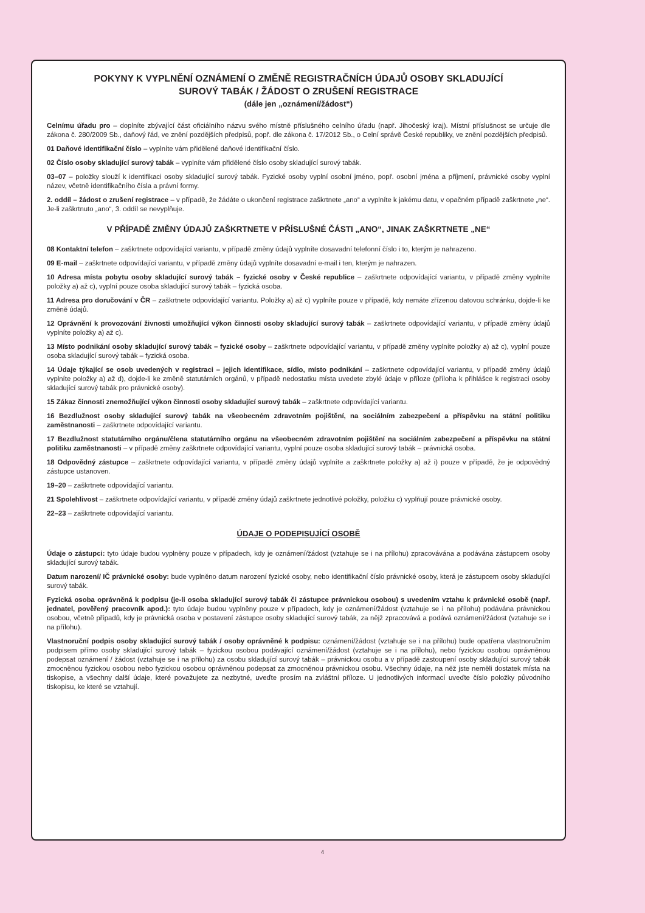POKYNY K VYPLNĚNÍ OZNÁMENÍ O ZMĚNĚ REGISTRAČNÍCH ÚDAJŮ OSOBY SKLADUJÍCÍ
SUROVÝ TABÁK / ŽÁDOST O ZRUŠENÍ REGISTRACE
(dále jen „oznámení/žádost“)
Celnímu úřadu pro – doplníte zbývající část oficiálního názvu svého místně příslušného celního úřadu (např. Jihočeský kraj). Místní příslušnost se určuje dle zákona č. 280/2009 Sb., daňový řád, ve znění pozdějších předpisů, popř. dle zákona č. 17/2012 Sb., o Celní správě České republiky, ve znění pozdějších předpisů.
01 Daňové identifikační číslo – vyplníte vám přidělené daňové identifikační číslo.
02 Číslo osoby skladující surový tabák – vyplníte vám přidělené číslo osoby skladující surový tabák.
03–07 – položky slouží k identifikaci osoby skladující surový tabák. Fyzické osoby vyplní osobní jméno, popř. osobní jména a příjmení, právnické osoby vyplní název, včetně identifikačního čísla a právní formy.
2. oddíl – žádost o zrušení registrace – v případě, že žádáte o ukončení registrace zaškrtnete „ano“ a vyplníte k jakému datu, v opačném případě zaškrtnete „ne“. Je-li zaškrtnuto „ano“, 3. oddíl se nevyplňuje.
V PŘÍPADĚ ZMĚNY ÚDAJŮ ZAŠKRTNETE V PŘÍSLUŠNÉ ČÁSTI „ANO“, JINAK ZAŠKRTNETE „NE“
08 Kontaktní telefon – zaškrtnete odpovídající variantu, v případě změny údajů vyplníte dosavadní telefonní číslo i to, kterým je nahrazeno.
09 E-mail – zaškrtnete odpovídající variantu, v případě změny údajů vyplníte dosavadní e-mail i ten, kterým je nahrazen.
10 Adresa místa pobytu osoby skladující surový tabák – fyzické osoby v České republice – zaškrtnete odpovídající variantu, v případě změny vyplníte položky a) až c), vyplní pouze osoba skladující surový tabák – fyzická osoba.
11 Adresa pro doručování v ČR – zaškrtnete odpovídající variantu. Položky a) až c) vyplníte pouze v případě, kdy nemáte zřízenou datovou schránku, dojde-li ke změně údajů.
12 Oprávnění k provozování živnosti umožňující výkon činnosti osoby skladující surový tabák – zaškrtnete odpovídající variantu, v případě změny údajů vyplníte položky a) až c).
13 Místo podnikání osoby skladující surový tabák – fyzické osoby – zaškrtnete odpovídající variantu, v případě změny vyplníte položky a) až c), vyplní pouze osoba skladující surový tabák – fyzická osoba.
14 Údaje týkající se osob uvedených v registraci – jejich identifikace, sídlo, místo podnikání – zaškrtnete odpovídající variantu, v případě změny údajů vyplníte položky a) až d), dojde-li ke změně statutárních orgánů, v případě nedostatku místa uvedete zbylé údaje v příloze (příloha k přihlášce k registraci osoby skladující surový tabák pro právnické osoby).
15 Zákaz činnosti znemožňující výkon činnosti osoby skladující surový tabák – zaškrtnete odpovídající variantu.
16 Bezdlužnost osoby skladující surový tabák na všeobecném zdravotním pojištění, na sociálním zabezpečení a příspěvku na státní politiku zaměstnanosti – zaškrtnete odpovídající variantu.
17 Bezdlužnost statutárního orgánu/člena statutárního orgánu na všeobecném zdravotním pojištění na sociálním zabezpečení a příspěvku na státní politiku zaměstnanosti – v případě změny zaškrtnete odpovídající variantu, vyplní pouze osoba skladující surový tabák – právnická osoba.
18 Odpovědný zástupce – zaškrtnete odpovídající variantu, v případě změny údajů vyplníte a zaškrtnete položky a) až i) pouze v případě, že je odpovědný zástupce ustanoven.
19–20 – zaškrtnete odpovídající variantu.
21 Spolehlivost – zaškrtnete odpovídající variantu, v případě změny údajů zaškrtnete jednotlivé položky, položku c) vyplňují pouze právnické osoby.
22–23 – zaškrtnete odpovídající variantu.
ÚDAJE O PODEPISUJÍCÍ OSOBĚ
Údaje o zástupci: tyto údaje budou vyplněny pouze v případech, kdy je oznámení/žádost (vztahuje se i na přílohu) zpracovávána a podávána zástupcem osoby skladující surový tabák.
Datum narození/ IČ právnické osoby: bude vyplněno datum narození fyzické osoby, nebo identifikační číslo právnické osoby, která je zástupcem osoby skladující surový tabák.
Fyzická osoba oprávněná k podpisu (je-li osoba skladující surový tabák či zástupce právnickou osobou) s uvedením vztahu k právnické osobě (např. jednatel, pověřený pracovník apod.): tyto údaje budou vyplněny pouze v případech, kdy je oznámení/žádost (vztahuje se i na přílohu) podávána právnickou osobou, včetně případů, kdy je právnická osoba v postavení zástupce osoby skladující surový tabák, za nějž zpracovává a podává oznámení/žádost (vztahuje se i na přílohu).
Vlastnoruční podpis osoby skladující surový tabák / osoby oprávněné k podpisu: oznámení/žádost (vztahuje se i na přílohu) bude opatřena vlastnoručním podpisem přímo osoby skladující surový tabák – fyzickou osobou podávající oznámení/žádost (vztahuje se i na přílohu), nebo fyzickou osobou oprávněnou podepsat oznámení / žádost (vztahuje se i na přílohu) za osobu skladující surový tabák – právnickou osobu a v případě zastoupení osoby skladující surový tabák zmocněnou fyzickou osobou nebo fyzickou osobou oprávněnou podepsat za zmocněnou právnickou osobu. Všechny údaje, na něž jste neměli dostatek místa na tiskopise, a všechny další údaje, které považujete za nezbytné, uveďte prosím na zvláštní příloze. U jednotlivých informací uveďte číslo položky původního tiskopisu, ke které se vztahují.
4